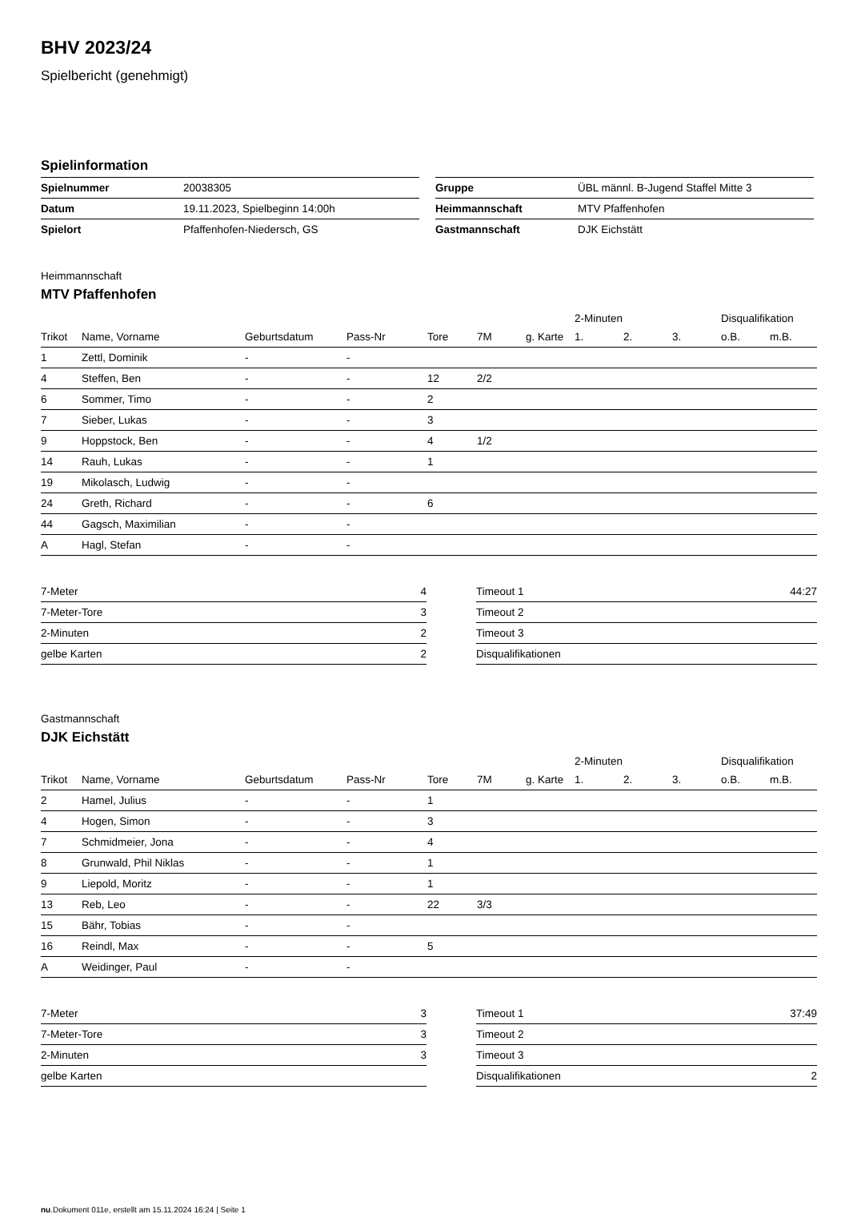BHV 2023/24
Spielbericht (genehmigt)
Spielinformation
| Spielnummer | 20038305 |
| Datum | 19.11.2023, Spielbeginn 14:00h |
| Spielort | Pfaffenhofen-Niedersch, GS |
| Gruppe | ÜBL männl. B-Jugend Staffel Mitte 3 |
| Heimmannschaft | MTV Pfaffenhofen |
| Gastmannschaft | DJK Eichstätt |
Heimmannschaft
MTV Pfaffenhofen
| | | | | | | | 2-Minuten | | | Disqualifikation | |
| --- | --- | --- | --- | --- | --- | --- | --- | --- | --- | --- | --- |
| Trikot | Name, Vorname | Geburtsdatum | Pass-Nr | Tore | 7M | g. Karte | 1. | 2. | 3. | o.B. | m.B. |
| 1 | Zettl, Dominik | - | - | | | | | | | | |
| 4 | Steffen, Ben | - | - | 12 | 2/2 | | | | | | |
| 6 | Sommer, Timo | - | - | 2 | | | | | | | |
| 7 | Sieber, Lukas | - | - | 3 | | | | | | | |
| 9 | Hoppstock, Ben | - | - | 4 | 1/2 | | | | | | |
| 14 | Rauh, Lukas | - | - | 1 | | | | | | | |
| 19 | Mikolasch, Ludwig | - | - | | | | | | | | |
| 24 | Greth, Richard | - | - | 6 | | | | | | | |
| 44 | Gagsch, Maximilian | - | - | | | | | | | | |
| A | Hagl, Stefan | - | - | | | | | | | | |
| 7-Meter | 4 |
| 7-Meter-Tore | 3 |
| 2-Minuten | 2 |
| gelbe Karten | 2 |
| Timeout 1 | 44:27 |
| Timeout 2 | |
| Timeout 3 | |
| Disqualifikationen | |
Gastmannschaft
DJK Eichstätt
| | | | | | | | 2-Minuten | | | Disqualifikation | |
| --- | --- | --- | --- | --- | --- | --- | --- | --- | --- | --- | --- |
| Trikot | Name, Vorname | Geburtsdatum | Pass-Nr | Tore | 7M | g. Karte | 1. | 2. | 3. | o.B. | m.B. |
| 2 | Hamel, Julius | - | - | 1 | | | | | | | |
| 4 | Hogen, Simon | - | - | 3 | | | | | | | |
| 7 | Schmidmeier, Jona | - | - | 4 | | | | | | | |
| 8 | Grunwald, Phil Niklas | - | - | 1 | | | | | | | |
| 9 | Liepold, Moritz | - | - | 1 | | | | | | | |
| 13 | Reb, Leo | - | - | 22 | 3/3 | | | | | | |
| 15 | Bähr, Tobias | - | - | | | | | | | | |
| 16 | Reindl, Max | - | - | 5 | | | | | | | |
| A | Weidinger, Paul | - | - | | | | | | | | |
| 7-Meter | 3 |
| 7-Meter-Tore | 3 |
| 2-Minuten | 3 |
| gelbe Karten | |
| Timeout 1 | 37:49 |
| Timeout 2 | |
| Timeout 3 | |
| Disqualifikationen | 2 |
nu.Dokument 011e, erstellt am 15.11.2024 16:24 | Seite 1